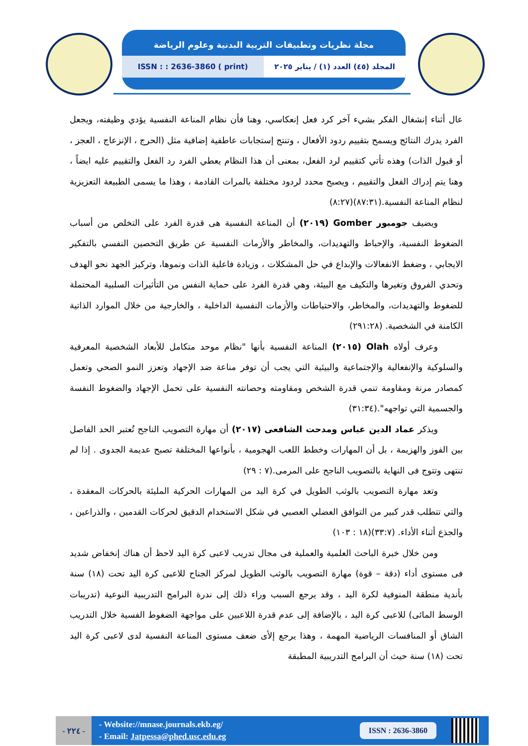مجلة نظريات وتطبيقات التربية البدنية وعلوم الرياضة
ISSN : : 2636-3860 ( print) المجلد (٤٥) العدد (١) / يناير ٢٠٢٥
عال أثناء إنشغال الفكر بشيء آخر كرد فعل إنعكاسي، وهنا فأن نظام المناعة النفسية يؤدي وظيفته، ويجعل الفرد يدرك النتائج ويسمح بتقييم ردود الأفعال ، وتنتج إستجابات عاطفية إضافية مثل (الحرج ، الإنزعاج ، العجز ، أو قبول الذات) وهذه تأتي كتقييم لرد الفعل، بمعنى أن هذا النظام يعطي الفرد رد الفعل والتقييم عليه ايضاً ، وهنا يتم إدراك الفعل والتقييم ، ويصبح محدد لردود مختلفة بالمرات القادمة ، وهذا ما يسمى الطبيعة التعزيزية لنظام المناعة النفسية.(٨٧:٣١)(٨:٢٧)
ويضيف جومبور Gomber (٢٠١٩) أن المناعة النفسية هى قدرة الفرد على التخلص من أسباب الضغوط النفسية، والإحباط والتهديدات، والمخاطر والأزمات النفسية عن طريق التحصين النفسي بالتفكير الايجابي ، وضغط الانفعالات والإبداع في حل المشكلات ، وزيادة فاعلية الذات ونموها، وتركيز الجهد نحو الهدف وتحدي الفروق وتغيرها والتكيف مع البيئة، وهي قدرة الفرد على حماية النفس من التأثيرات السلبية المحتملة للضغوط والتهديدات، والمخاطر، والاحتياطات والأزمات النفسية الداخلية ، والخارجية من خلال الموارد الذاتية الكامنة في الشخصية. (٢٩١:٢٨)
وعرف أولاه Olah (٢٠١٥) المناعة النفسية بأنها "نظام موحد متكامل للأبعاد الشخصية المعرفية والسلوكية والإنفعالية والإجتماعية والبيئية التي يجب أن توفر مناعة ضد الإجهاد وتعزز النمو الصحي وتعمل كمصادر مرنة ومقاومة تنمي قدرة الشخص ومقاومته وحصانته النفسية على تحمل الإجهاد والضغوط النفسة والجسمية التي تواجهه".(٣١:٣٤)
ويذكر عماد الدين عباس ومدحت الشافعى (٢٠١٧) أن مهارة التصويب الناجح تُعتبر الحد الفاصل بين الفوز والهزيمة ، بل أن المهارات وخطط اللعب الهجومية ، بأنواعها المختلفة تصبح عديمة الجدوى . إذا لم تنتهى وتتوج فى النهاية بالتصويب الناجح على المرمى.(٧ : ٢٩)
وتعد مهارة التصويب بالوثب الطويل في كرة اليد من المهارات الحركية المليئة بالحركات المعقدة ، والتي تتطلب قدر كبير من التوافق العضلي العصبي في شكل الاستخدام الدقيق لحركات القدمين ، والذراعين ، والجذع أثناء الأداء. (٣٣:٧)(١٨ : ١٠٣)
ومن خلال خبرة الباحث العلمية والعملية فى مجال تدريب لاعبى كرة اليد لاحظ أن هناك إنخفاض شديد فى مستوى أداء (دقة – قوة) مهارة التصويب بالوثب الطويل لمركز الجناح للاعبى كرة اليد تحت (١٨) سنة بأندية منطقة المنوفية لكرة اليد ، وقد يرجع السبب وراء ذلك إلى ندرة البرامج التدريبية النوعية (تدريبات الوسط المائى) للاعبى كرة اليد ، بالإضافة إلى عدم قدرة اللاعبين على مواجهة الضغوط الفسية خلال التدريب الشاق أو المنافسات الرياضية المهمة ، وهذا يرجع إلأى ضعف مستوى المناعة النفسية لدى لاعبى كرة اليد تحت (١٨) سنة حيث أن البرامج التدريبية المطبقة
- ٢٢٤ -
- Website://mnase.journals.ekb.eg/
- Email: Jatpessa@phed.usc.edu.eg
ISSN : 2636-3860